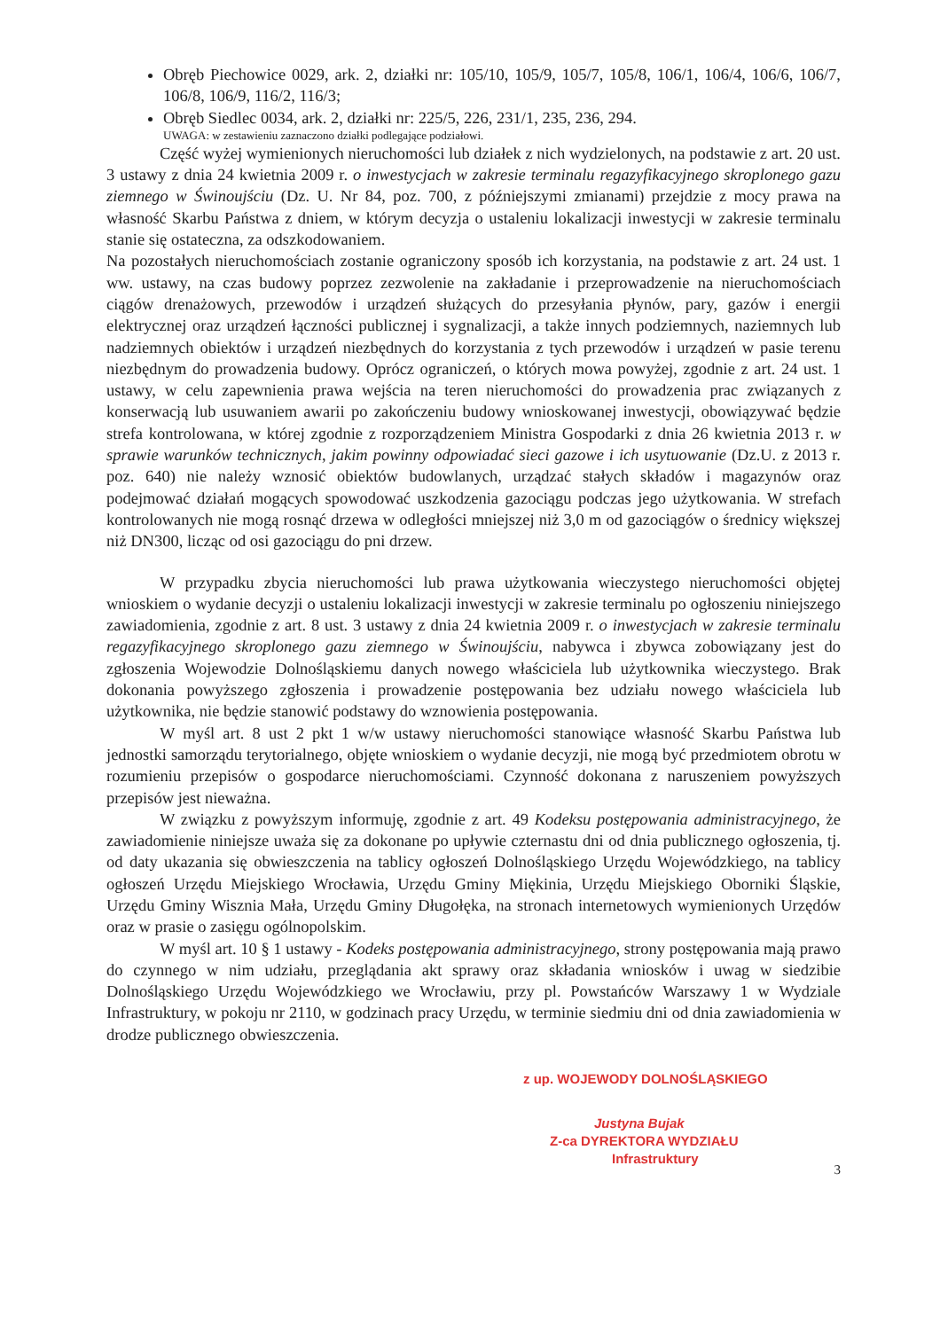Obręb Piechowice 0029, ark. 2, działki nr: 105/10, 105/9, 105/7, 105/8, 106/1, 106/4, 106/6, 106/7, 106/8, 106/9, 116/2, 116/3;
Obręb Siedlec 0034, ark. 2, działki nr: 225/5, 226, 231/1, 235, 236, 294.
UWAGA: w zestawieniu zaznaczono działki podlegające podziałowi.
Część wyżej wymienionych nieruchomości lub działek z nich wydzielonych, na podstawie z art. 20 ust. 3 ustawy z dnia 24 kwietnia 2009 r. o inwestycjach w zakresie terminalu regazyfikacyjnego skroplonego gazu ziemnego w Świnoujściu (Dz. U. Nr 84, poz. 700, z późniejszymi zmianami) przejdzie z mocy prawa na własność Skarbu Państwa z dniem, w którym decyzja o ustaleniu lokalizacji inwestycji w zakresie terminalu stanie się ostateczna, za odszkodowaniem.
Na pozostałych nieruchomościach zostanie ograniczony sposób ich korzystania, na podstawie z art. 24 ust. 1 ww. ustawy, na czas budowy poprzez zezwolenie na zakładanie i przeprowadzenie na nieruchomościach ciągów drenażowych, przewodów i urządzeń służących do przesyłania płynów, pary, gazów i energii elektrycznej oraz urządzeń łączności publicznej i sygnalizacji, a także innych podziemnych, naziemnych lub nadziemnych obiektów i urządzeń niezbędnych do korzystania z tych przewodów i urządzeń w pasie terenu niezbędnym do prowadzenia budowy. Oprócz ograniczeń, o których mowa powyżej, zgodnie z art. 24 ust. 1 ustawy, w celu zapewnienia prawa wejścia na teren nieruchomości do prowadzenia prac związanych z konserwacją lub usuwaniem awarii po zakończeniu budowy wnioskowanej inwestycji, obowiązywać będzie strefa kontrolowana, w której zgodnie z rozporządzeniem Ministra Gospodarki z dnia 26 kwietnia 2013 r. w sprawie warunków technicznych, jakim powinny odpowiadać sieci gazowe i ich usytuowanie (Dz.U. z 2013 r. poz. 640) nie należy wznosić obiektów budowlanych, urządzać stałych składów i magazynów oraz podejmować działań mogących spowodować uszkodzenia gazociągu podczas jego użytkowania. W strefach kontrolowanych nie mogą rosnąć drzewa w odległości mniejszej niż 3,0 m od gazociągów o średnicy większej niż DN300, licząc od osi gazociągu do pni drzew.
W przypadku zbycia nieruchomości lub prawa użytkowania wieczystego nieruchomości objętej wnioskiem o wydanie decyzji o ustaleniu lokalizacji inwestycji w zakresie terminalu po ogłoszeniu niniejszego zawiadomienia, zgodnie z art. 8 ust. 3 ustawy z dnia 24 kwietnia 2009 r. o inwestycjach w zakresie terminalu regazyfikacyjnego skroplonego gazu ziemnego w Świnoujściu, nabywca i zbywca zobowiązany jest do zgłoszenia Wojewodzie Dolnośląskiemu danych nowego właściciela lub użytkownika wieczystego. Brak dokonania powyższego zgłoszenia i prowadzenie postępowania bez udziału nowego właściciela lub użytkownika, nie będzie stanowić podstawy do wznowienia postępowania.
W myśl art. 8 ust 2 pkt 1 w/w ustawy nieruchomości stanowiące własność Skarbu Państwa lub jednostki samorządu terytorialnego, objęte wnioskiem o wydanie decyzji, nie mogą być przedmiotem obrotu w rozumieniu przepisów o gospodarce nieruchomościami. Czynność dokonana z naruszeniem powyższych przepisów jest nieważna.
W związku z powyższym informuję, zgodnie z art. 49 Kodeksu postępowania administracyjnego, że zawiadomienie niniejsze uważa się za dokonane po upływie czternastu dni od dnia publicznego ogłoszenia, tj. od daty ukazania się obwieszczenia na tablicy ogłoszeń Dolnośląskiego Urzędu Wojewódzkiego, na tablicy ogłoszeń Urzędu Miejskiego Wrocławia, Urzędu Gminy Miękinia, Urzędu Miejskiego Oborniki Śląskie, Urzędu Gminy Wisznia Mała, Urzędu Gminy Długołęka, na stronach internetowych wymienionych Urzędów oraz w prasie o zasięgu ogólnopolskim.
W myśl art. 10 § 1 ustawy - Kodeks postępowania administracyjnego, strony postępowania mają prawo do czynnego w nim udziału, przeglądania akt sprawy oraz składania wniosków i uwag w siedzibie Dolnośląskiego Urzędu Wojewódzkiego we Wrocławiu, przy pl. Powstańców Warszawy 1 w Wydziale Infrastruktury, w pokoju nr 2110, w godzinach pracy Urzędu, w terminie siedmiu dni od dnia zawiadomienia w drodze publicznego obwieszczenia.
z up. WOJEWODY DOLNOŚLĄSKIEGO
Justyna Bujak
Z-ca DYREKTORA WYDZIAŁU
Infrastruktury
3